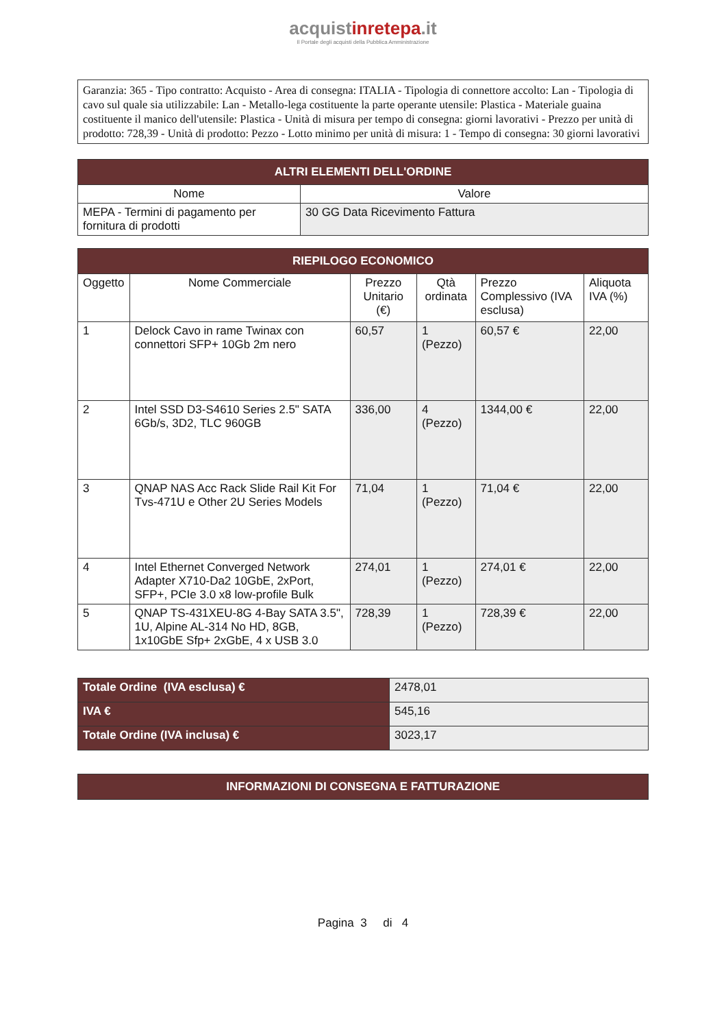acquistinrete pa.it
Il Portale degli acquisti della Pubblica Amministrazione
Garanzia: 365 - Tipo contratto: Acquisto - Area di consegna: ITALIA - Tipologia di connettore accolto: Lan - Tipologia di cavo sul quale sia utilizzabile: Lan - Metallo-lega costituente la parte operante utensile: Plastica - Materiale guaina costituente il manico dell'utensile: Plastica - Unità di misura per tempo di consegna: giorni lavorativi - Prezzo per unità di prodotto: 728,39 - Unità di prodotto: Pezzo - Lotto minimo per unità di misura: 1 - Tempo di consegna: 30 giorni lavorativi
| ALTRI ELEMENTI DELL'ORDINE | |
| --- | --- |
| Nome | Valore |
| MEPA - Termini di pagamento per fornitura di prodotti | 30 GG Data Ricevimento Fattura |
| RIEPILOGO ECONOMICO | | | | | |
| --- | --- | --- | --- | --- | --- |
| Oggetto | Nome Commerciale | Prezzo Unitario (€) | Qtà ordinata | Prezzo Complessivo (IVA esclusa) | Aliquota IVA (%) |
| 1 | Delock Cavo in rame Twinax con connettori SFP+ 10Gb 2m nero | 60,57 | 1 (Pezzo) | 60,57 € | 22,00 |
| 2 | Intel SSD D3-S4610 Series 2.5" SATA 6Gb/s, 3D2, TLC 960GB | 336,00 | 4 (Pezzo) | 1344,00 € | 22,00 |
| 3 | QNAP NAS Acc Rack Slide Rail Kit For Tvs-471U e Other 2U Series Models | 71,04 | 1 (Pezzo) | 71,04 € | 22,00 |
| 4 | Intel Ethernet Converged Network Adapter X710-Da2 10GbE, 2xPort, SFP+, PCIe 3.0 x8 low-profile Bulk | 274,01 | 1 (Pezzo) | 274,01 € | 22,00 |
| 5 | QNAP TS-431XEU-8G 4-Bay SATA 3.5", 1U, Alpine AL-314 No HD, 8GB, 1x10GbE Sfp+ 2xGbE, 4 x USB 3.0 | 728,39 | 1 (Pezzo) | 728,39 € | 22,00 |
| Totale Ordine (IVA esclusa) € | 2478,01 |
| IVA € | 545,16 |
| Totale Ordine (IVA inclusa) € | 3023,17 |
| INFORMAZIONI DI CONSEGNA E FATTURAZIONE |
| --- |
Pagina 3 di 4